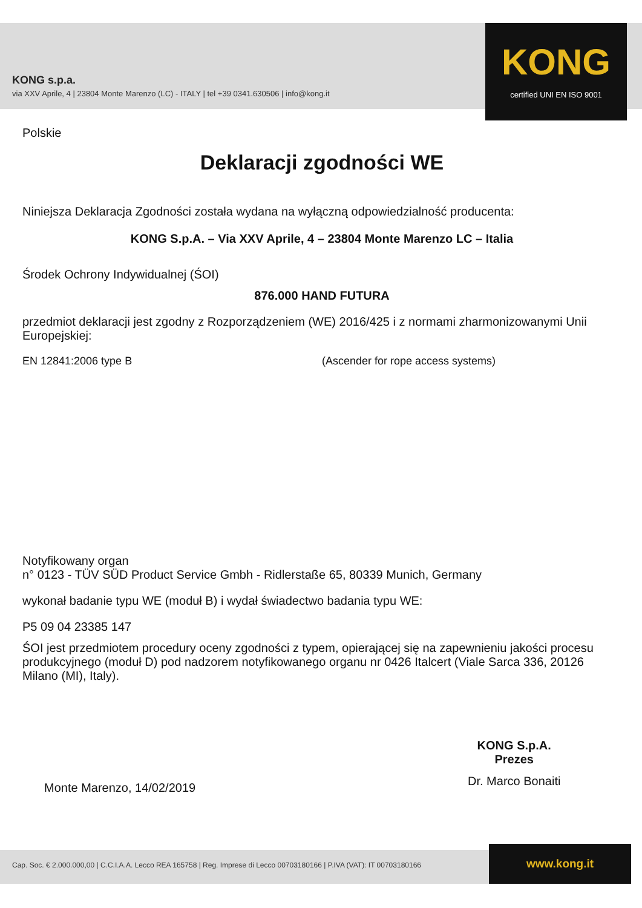KONG s.p.a.
via XXV Aprile, 4 | 23804 Monte Marenzo (LC) - ITALY | tel +39 0341.630506 | info@kong.it
KONG
certified UNI EN ISO 9001
Polskie
Deklaracji zgodności WE
Niniejsza Deklaracja Zgodności została wydana na wyłączną odpowiedzialność producenta:
KONG S.p.A. – Via XXV Aprile, 4 – 23804 Monte Marenzo LC – Italia
Środek Ochrony Indywidualnej (ŚOI)
876.000 HAND FUTURA
przedmiot deklaracji jest zgodny z Rozporządzeniem (WE) 2016/425 i z normami zharmonizowanymi Unii Europejskiej:
EN 12841:2006 type B (Ascender for rope access systems)
Notyfikowany organ
n° 0123 - TÜV SÜD Product Service Gmbh - Ridlerstaße 65, 80339 Munich, Germany
wykonał badanie typu WE (moduł B) i wydał świadectwo badania typu WE:
P5 09 04 23385 147
ŚOI jest przedmiotem procedury oceny zgodności z typem, opierającej się na zapewnieniu jakości procesu produkcyjnego (moduł D) pod nadzorem notyfikowanego organu nr 0426 Italcert (Viale Sarca 336, 20126 Milano (MI), Italy).
Monte Marenzo, 14/02/2019
KONG S.p.A.
Prezes
Dr. Marco Bonaiti
Cap. Soc. € 2.000.000,00 | C.C.I.A.A. Lecco REA 165758 | Reg. Imprese di Lecco 00703180166 | P.IVA (VAT): IT 00703180166
www.kong.it